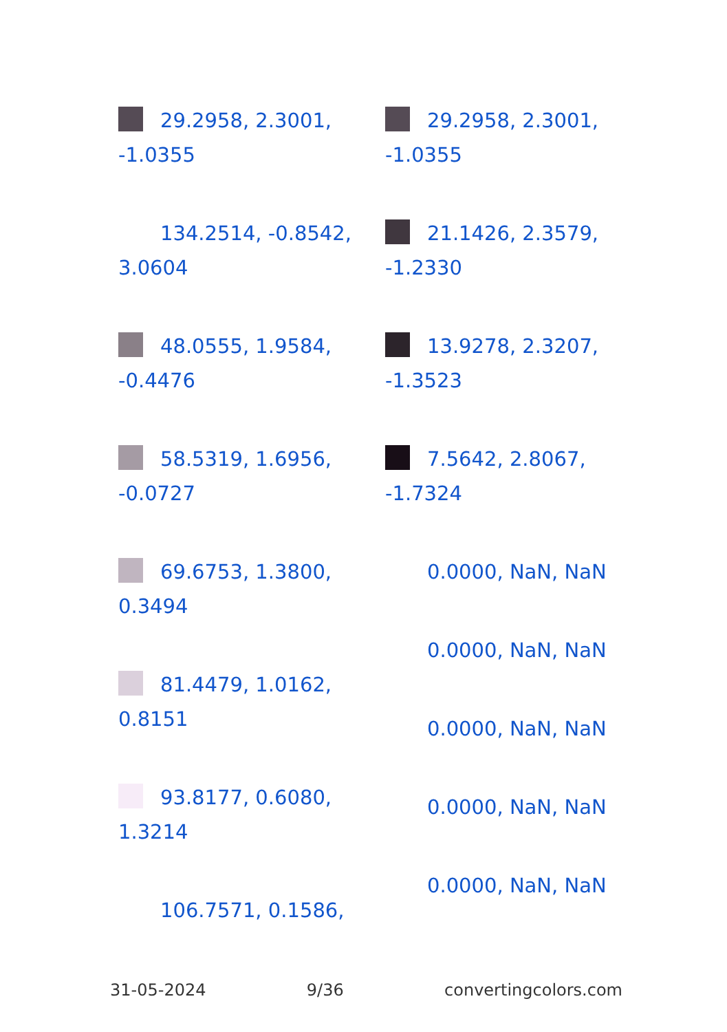29.2958, 2.3001, -1.0355
134.2514, -0.8542, 3.0604
48.0555, 1.9584, -0.4476
58.5319, 1.6956, -0.0727
69.6753, 1.3800, 0.3494
81.4479, 1.0162, 0.8151
93.8177, 0.6080, 1.3214
106.7571, 0.1586,
29.2958, 2.3001, -1.0355
21.1426, 2.3579, -1.2330
13.9278, 2.3207, -1.3523
7.5642, 2.8067, -1.7324
0.0000, NaN, NaN
0.0000, NaN, NaN
0.0000, NaN, NaN
0.0000, NaN, NaN
0.0000, NaN, NaN
31-05-2024 9/36 convertingcolors.com